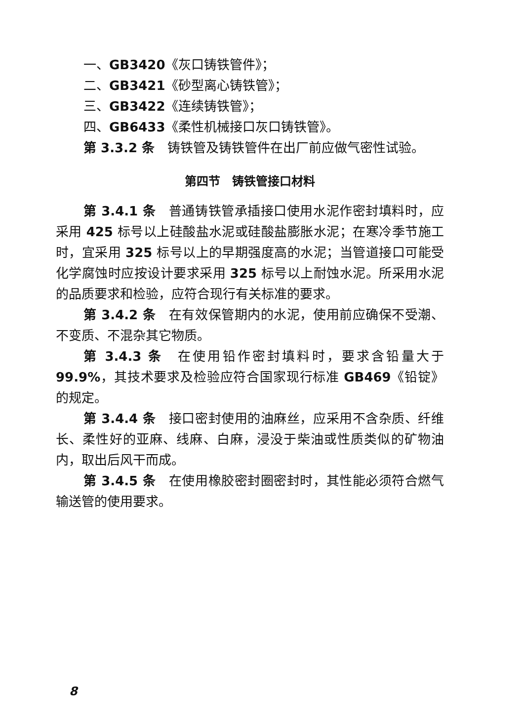一、GB3420《灰口铸铁管件》；
二、GB3421《砂型离心铸铁管》；
三、GB3422《连续铸铁管》；
四、GB6433《柔性机械接口灰口铸铁管》。
第 3.3.2 条　铸铁管及铸铁管件在出厂前应做气密性试验。
第四节　铸铁管接口材料
第 3.4.1 条　普通铸铁管承插接口使用水泥作密封填料时，应采用 425 标号以上硅酸盐水泥或硅酸盐膨胀水泥；在寒冷季节施工时，宜采用 325 标号以上的早期强度高的水泥；当管道接口可能受化学腐蚀时应按设计要求采用 325 标号以上耐蚀水泥。所采用水泥的品质要求和检验，应符合现行有关标准的要求。
第 3.4.2 条　在有效保管期内的水泥，使用前应确保不受潮、不变质、不混杂其它物质。
第 3.4.3 条　在使用铅作密封填料时，要求含铅量大于 99.9%，其技术要求及检验应符合国家现行标准 GB469《铅锭》的规定。
第 3.4.4 条　接口密封使用的油麻丝，应采用不含杂质、纤维长、柔性好的亚麻、线麻、白麻，浸没于柴油或性质类似的矿物油内，取出后风干而成。
第 3.4.5 条　在使用橡胶密封圈密封时，其性能必须符合燃气输送管的使用要求。
8